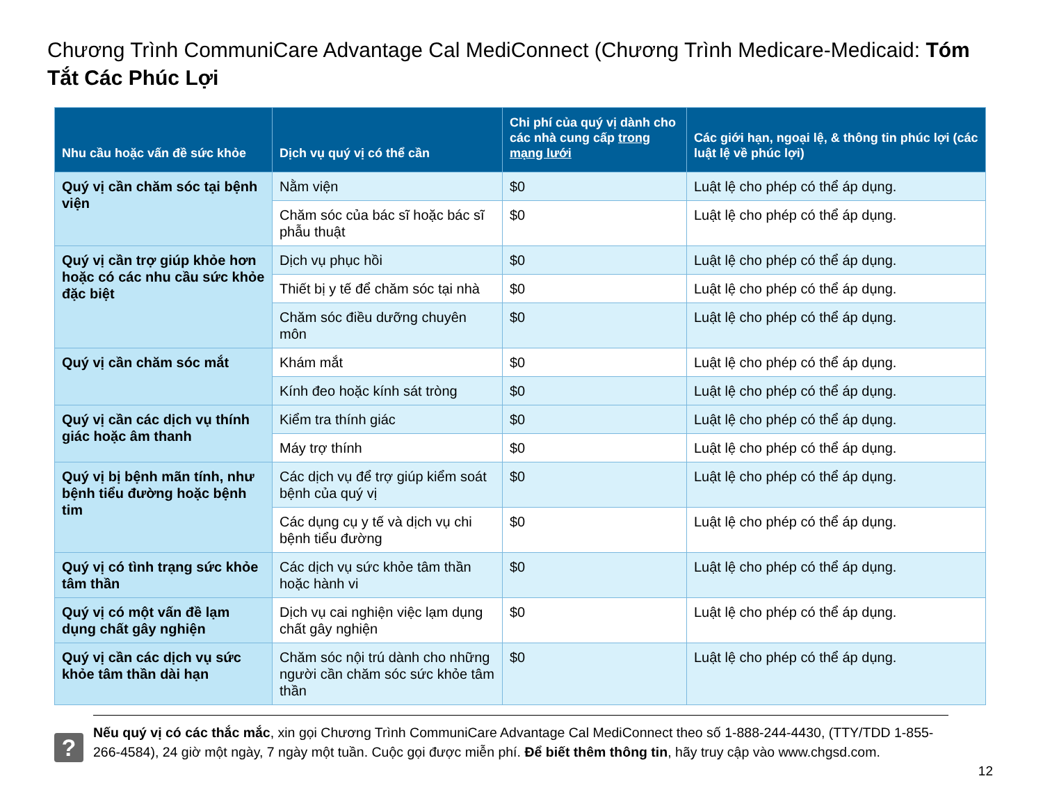Chương Trình CommuniCare Advantage Cal MediConnect (Chương Trình Medicare-Medicaid: Tóm Tắt Các Phúc Lợi
| Nhu cầu hoặc vấn đề sức khỏe | Dịch vụ quý vị có thể cần | Chi phí của quý vị dành cho các nhà cung cấp trong mạng lưới | Các giới hạn, ngoại lệ, & thông tin phúc lợi (các luật lệ về phúc lợi) |
| --- | --- | --- | --- |
| Quý vị cần chăm sóc tại bệnh viện | Nằm viện | $0 | Luật lệ cho phép có thể áp dụng. |
| | Chăm sóc của bác sĩ hoặc bác sĩ phẫu thuật | $0 | Luật lệ cho phép có thể áp dụng. |
| Quý vị cần trợ giúp khỏe hơn hoặc có các nhu cầu sức khỏe đặc biệt | Dịch vụ phục hồi | $0 | Luật lệ cho phép có thể áp dụng. |
| | Thiết bị y tế để chăm sóc tại nhà | $0 | Luật lệ cho phép có thể áp dụng. |
| | Chăm sóc điều dưỡng chuyên môn | $0 | Luật lệ cho phép có thể áp dụng. |
| Quý vị cần chăm sóc mắt | Khám mắt | $0 | Luật lệ cho phép có thể áp dụng. |
| | Kính đeo hoặc kính sát tròng | $0 | Luật lệ cho phép có thể áp dụng. |
| Quý vị cần các dịch vụ thính giác hoặc âm thanh | Kiểm tra thính giác | $0 | Luật lệ cho phép có thể áp dụng. |
| | Máy trợ thính | $0 | Luật lệ cho phép có thể áp dụng. |
| Quý vị bị bệnh mãn tính, như bệnh tiểu đường hoặc bệnh tim | Các dịch vụ để trợ giúp kiểm soát bệnh của quý vị | $0 | Luật lệ cho phép có thể áp dụng. |
| | Các dụng cụ y tế và dịch vụ chi bệnh tiểu đường | $0 | Luật lệ cho phép có thể áp dụng. |
| Quý vị có tình trạng sức khỏe tâm thần | Các dịch vụ sức khỏe tâm thần hoặc hành vi | $0 | Luật lệ cho phép có thể áp dụng. |
| Quý vị có một vấn đề lạm dụng chất gây nghiện | Dịch vụ cai nghiện việc lạm dụng chất gây nghiện | $0 | Luật lệ cho phép có thể áp dụng. |
| Quý vị cần các dịch vụ sức khỏe tâm thần dài hạn | Chăm sóc nội trú dành cho những người cần chăm sóc sức khỏe tâm thần | $0 | Luật lệ cho phép có thể áp dụng. |
?
Nếu quý vị có các thắc mắc, xin gọi Chương Trình CommuniCare Advantage Cal MediConnect theo số 1-888-244-4430, (TTY/TDD 1-855-266-4584), 24 giờ một ngày, 7 ngày một tuần. Cuộc gọi được miễn phí. Để biết thêm thông tin, hãy truy cập vào www.chgsd.com.
12